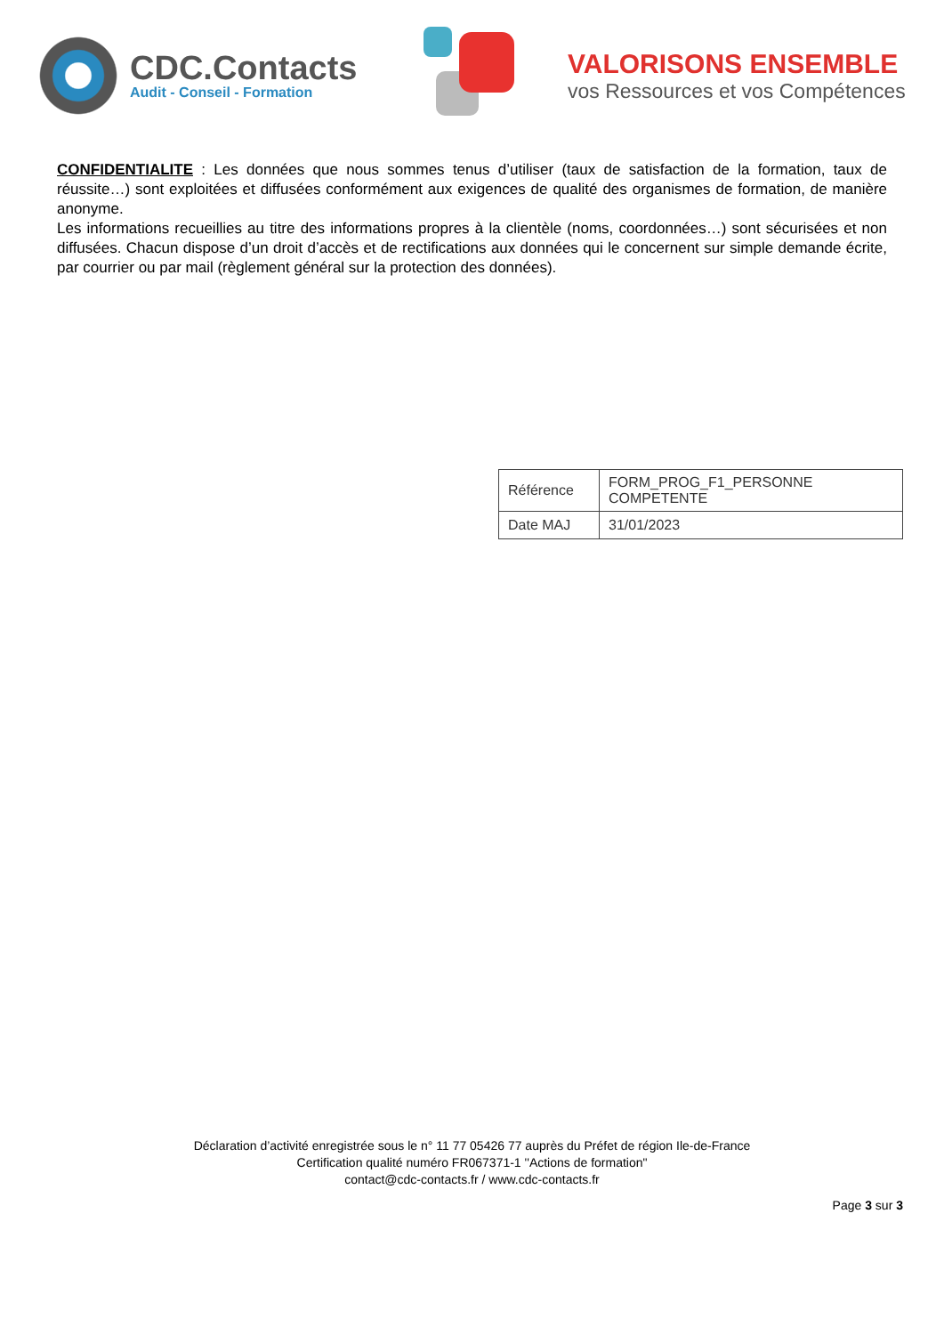CDC.Contacts
Audit - Conseil - Formation
VALORISONS ENSEMBLE
vos Ressources et vos Compétences
CONFIDENTIALITE : Les données que nous sommes tenus d’utiliser (taux de satisfaction de la formation, taux de réussite…) sont exploitées et diffusées conformément aux exigences de qualité des organismes de formation, de manière anonyme.
Les informations recueillies au titre des informations propres à la clientèle (noms, coordonnées…) sont sécurisées et non diffusées. Chacun dispose d’un droit d’accès et de rectifications aux données qui le concernent sur simple demande écrite, par courrier ou par mail (règlement général sur la protection des données).
| Référence | FORM_PROG_F1_PERSONNE COMPETENTE |
| Date MAJ | 31/01/2023 |
Déclaration d’activité enregistrée sous le n° 11 77 05426 77 auprès du Préfet de région Ile-de-France
Certification qualité numéro FR067371-1 ''Actions de formation"
contact@cdc-contacts.fr / www.cdc-contacts.fr
Page 3 sur 3